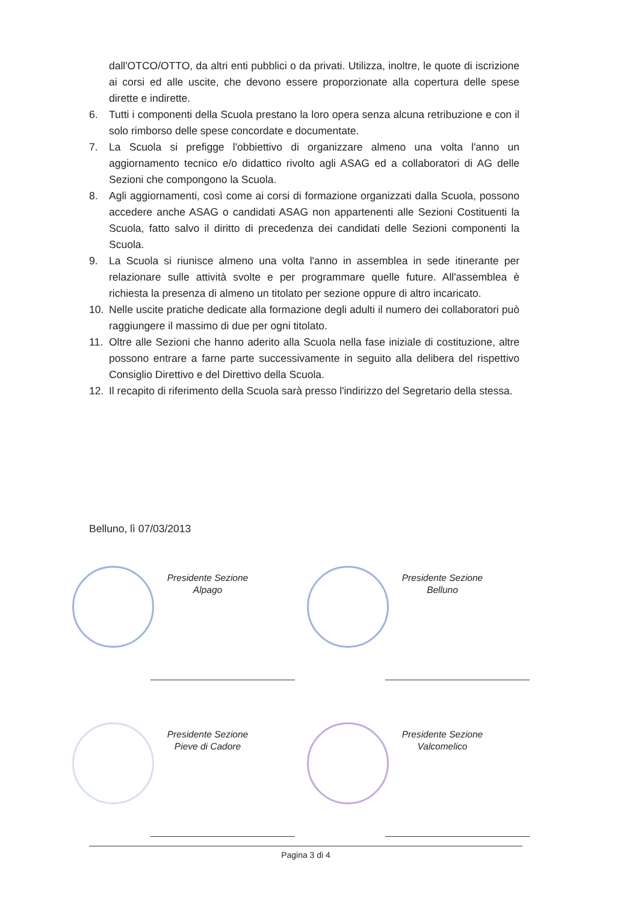dall'OTCO/OTTO, da altri enti pubblici o da privati. Utilizza, inoltre, le quote di iscrizione ai corsi ed alle uscite, che devono essere proporzionate alla copertura delle spese dirette e indirette.
6. Tutti i componenti della Scuola prestano la loro opera senza alcuna retribuzione e con il solo rimborso delle spese concordate e documentate.
7. La Scuola si prefigge l'obbiettivo di organizzare almeno una volta l'anno un aggiornamento tecnico e/o didattico rivolto agli ASAG ed a collaboratori di AG delle Sezioni che compongono la Scuola.
8. Agli aggiornamenti, così come ai corsi di formazione organizzati dalla Scuola, possono accedere anche ASAG o candidati ASAG non appartenenti alle Sezioni Costituenti la Scuola, fatto salvo il diritto di precedenza dei candidati delle Sezioni componenti la Scuola.
9. La Scuola si riunisce almeno una volta l'anno in assemblea in sede itinerante per relazionare sulle attività svolte e per programmare quelle future. All'assemblea è richiesta la presenza di almeno un titolato per sezione oppure di altro incaricato.
10. Nelle uscite pratiche dedicate alla formazione degli adulti il numero dei collaboratori può raggiungere il massimo di due per ogni titolato.
11. Oltre alle Sezioni che hanno aderito alla Scuola nella fase iniziale di costituzione, altre possono entrare a farne parte successivamente in seguito alla delibera del rispettivo Consiglio Direttivo e del Direttivo della Scuola.
12. Il recapito di riferimento della Scuola sarà presso l'indirizzo del Segretario della stessa.
Belluno, lì 07/03/2013
Presidente Sezione
Alpago
Presidente Sezione
Belluno
Presidente Sezione
Pieve di Cadore
Presidente Sezione
Valcomelico
Pagina 3 di 4